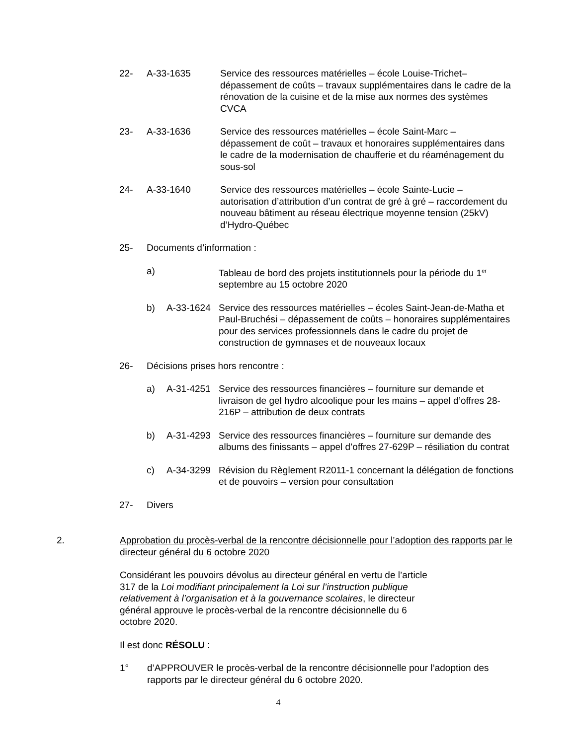22- A-33-1635 Service des ressources matérielles – école Louise-Trichet– dépassement de coûts – travaux supplémentaires dans le cadre de la rénovation de la cuisine et de la mise aux normes des systèmes CVCA
23- A-33-1636 Service des ressources matérielles – école Saint-Marc – dépassement de coût – travaux et honoraires supplémentaires dans le cadre de la modernisation de chaufferie et du réaménagement du sous-sol
24- A-33-1640 Service des ressources matérielles – école Sainte-Lucie – autorisation d’attribution d’un contrat de gré à gré – raccordement du nouveau bâtiment au réseau électrique moyenne tension (25kV) d’Hydro-Québec
25- Documents d’information :
a) Tableau de bord des projets institutionnels pour la période du 1<sup>er</sup> septembre au 15 octobre 2020
b) A-33-1624 Service des ressources matérielles – écoles Saint-Jean-de-Matha et Paul-Bruchési – dépassement de coûts – honoraires supplémentaires pour des services professionnels dans le cadre du projet de construction de gymnases et de nouveaux locaux
26- Décisions prises hors rencontre :
a) A-31-4251 Service des ressources financières – fourniture sur demande et livraison de gel hydro alcoolique pour les mains – appel d’offres 28-216P – attribution de deux contrats
b) A-31-4293 Service des ressources financières – fourniture sur demande des albums des finissants – appel d’offres 27-629P – résiliation du contrat
c) A-34-3299 Révision du Règlement R2011-1 concernant la délégation de fonctions et de pouvoirs – version pour consultation
27- Divers
2. Approbation du procès-verbal de la rencontre décisionnelle pour l’adoption des rapports par le directeur général du 6 octobre 2020
Considérant les pouvoirs dévolus au directeur général en vertu de l’article 317 de la Loi modifiant principalement la Loi sur l’instruction publique relativement à l’organisation et à la gouvernance scolaires, le directeur général approuve le procès-verbal de la rencontre décisionnelle du 6 octobre 2020.
Il est donc RÉSOLU :
1° d’APPROUVER le procès-verbal de la rencontre décisionnelle pour l’adoption des rapports par le directeur général du 6 octobre 2020.
4